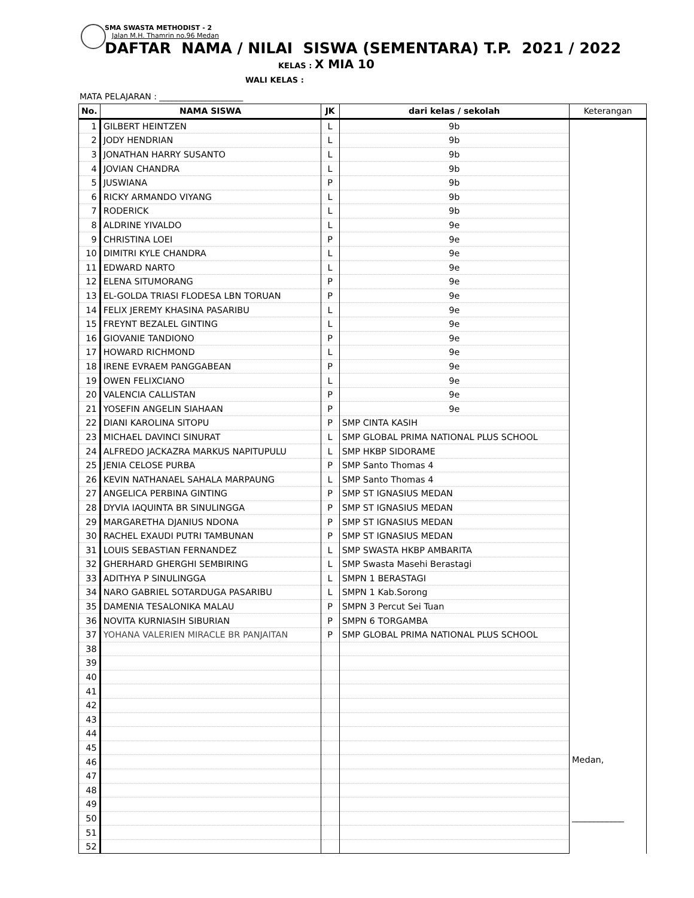SMA SWASTA METHODIST - 2
Jalan M.H. Thamrin no.96 Medan
DAFTAR NAMA / NILAI SISWA (SEMENTARA) T.P. 2021 / 2022
KELAS : X MIA 10
WALI KELAS :
MATA PELAJARAN : ____________________
| No. | NAMA SISWA | JK | dari kelas / sekolah | Keterangan |
| --- | --- | --- | --- | --- |
| 1 | GILBERT HEINTZEN | L | 9b | |
| 2 | JODY HENDRIAN | L | 9b | |
| 3 | JONATHAN HARRY SUSANTO | L | 9b | |
| 4 | JOVIAN CHANDRA | L | 9b | |
| 5 | JUSWIANA | P | 9b | |
| 6 | RICKY ARMANDO VIYANG | L | 9b | |
| 7 | RODERICK | L | 9b | |
| 8 | ALDRINE YIVALDO | L | 9e | |
| 9 | CHRISTINA LOEI | P | 9e | |
| 10 | DIMITRI KYLE CHANDRA | L | 9e | |
| 11 | EDWARD NARTO | L | 9e | |
| 12 | ELENA SITUMORANG | P | 9e | |
| 13 | EL-GOLDA TRIASI FLODESA LBN TORUAN | P | 9e | |
| 14 | FELIX JEREMY KHASINA PASARIBU | L | 9e | |
| 15 | FREYNT BEZALEL GINTING | L | 9e | |
| 16 | GIOVANIE TANDIONO | P | 9e | |
| 17 | HOWARD RICHMOND | L | 9e | |
| 18 | IRENE EVRAEM PANGGABEAN | P | 9e | |
| 19 | OWEN FELIXCIANO | L | 9e | |
| 20 | VALENCIA CALLISTAN | P | 9e | |
| 21 | YOSEFIN ANGELIN SIAHAAN | P | 9e | |
| 22 | DIANI KAROLINA SITOPU | P | SMP CINTA KASIH | |
| 23 | MICHAEL DAVINCI SINURAT | L | SMP GLOBAL PRIMA NATIONAL PLUS SCHOOL | |
| 24 | ALFREDO JACKAZRA MARKUS NAPITUPULU | L | SMP HKBP SIDORAME | |
| 25 | JENIA CELOSE PURBA | P | SMP Santo Thomas 4 | |
| 26 | KEVIN NATHANAEL SAHALA MARPAUNG | L | SMP Santo Thomas 4 | |
| 27 | ANGELICA PERBINA GINTING | P | SMP ST IGNASIUS MEDAN | |
| 28 | DYVIA IAQUINTA BR SINULINGGA | P | SMP ST IGNASIUS MEDAN | |
| 29 | MARGARETHA DJANIUS NDONA | P | SMP ST IGNASIUS MEDAN | |
| 30 | RACHEL EXAUDI PUTRI TAMBUNAN | P | SMP ST IGNASIUS MEDAN | |
| 31 | LOUIS SEBASTIAN FERNANDEZ | L | SMP SWASTA HKBP AMBARITA | |
| 32 | GHERHARD GHERGHI SEMBIRING | L | SMP Swasta Masehi Berastagi | |
| 33 | ADITHYA P SINULINGGA | L | SMPN 1 BERASTAGI | |
| 34 | NARO GABRIEL SOTARDUGA PASARIBU | L | SMPN 1 Kab.Sorong | |
| 35 | DAMENIA TESALONIKA MALAU | P | SMPN 3 Percut Sei Tuan | |
| 36 | NOVITA KURNIASIH SIBURIAN | P | SMPN 6 TORGAMBA | |
| 37 | YOHANA VALERIEN MIRACLE BR PANJAITAN | P | SMP GLOBAL PRIMA NATIONAL PLUS SCHOOL | |
| 38 | | | | |
| 39 | | | | |
| 40 | | | | |
| 41 | | | | |
| 42 | | | | |
| 43 | | | | |
| 44 | | | | |
| 45 | | | | |
| 46 | | | | Medan, ____________ |
| 47 | | | | |
| 48 | | | | |
| 49 | | | | |
| 50 | | | | |
| 51 | | | | |
| 52 | | | | |